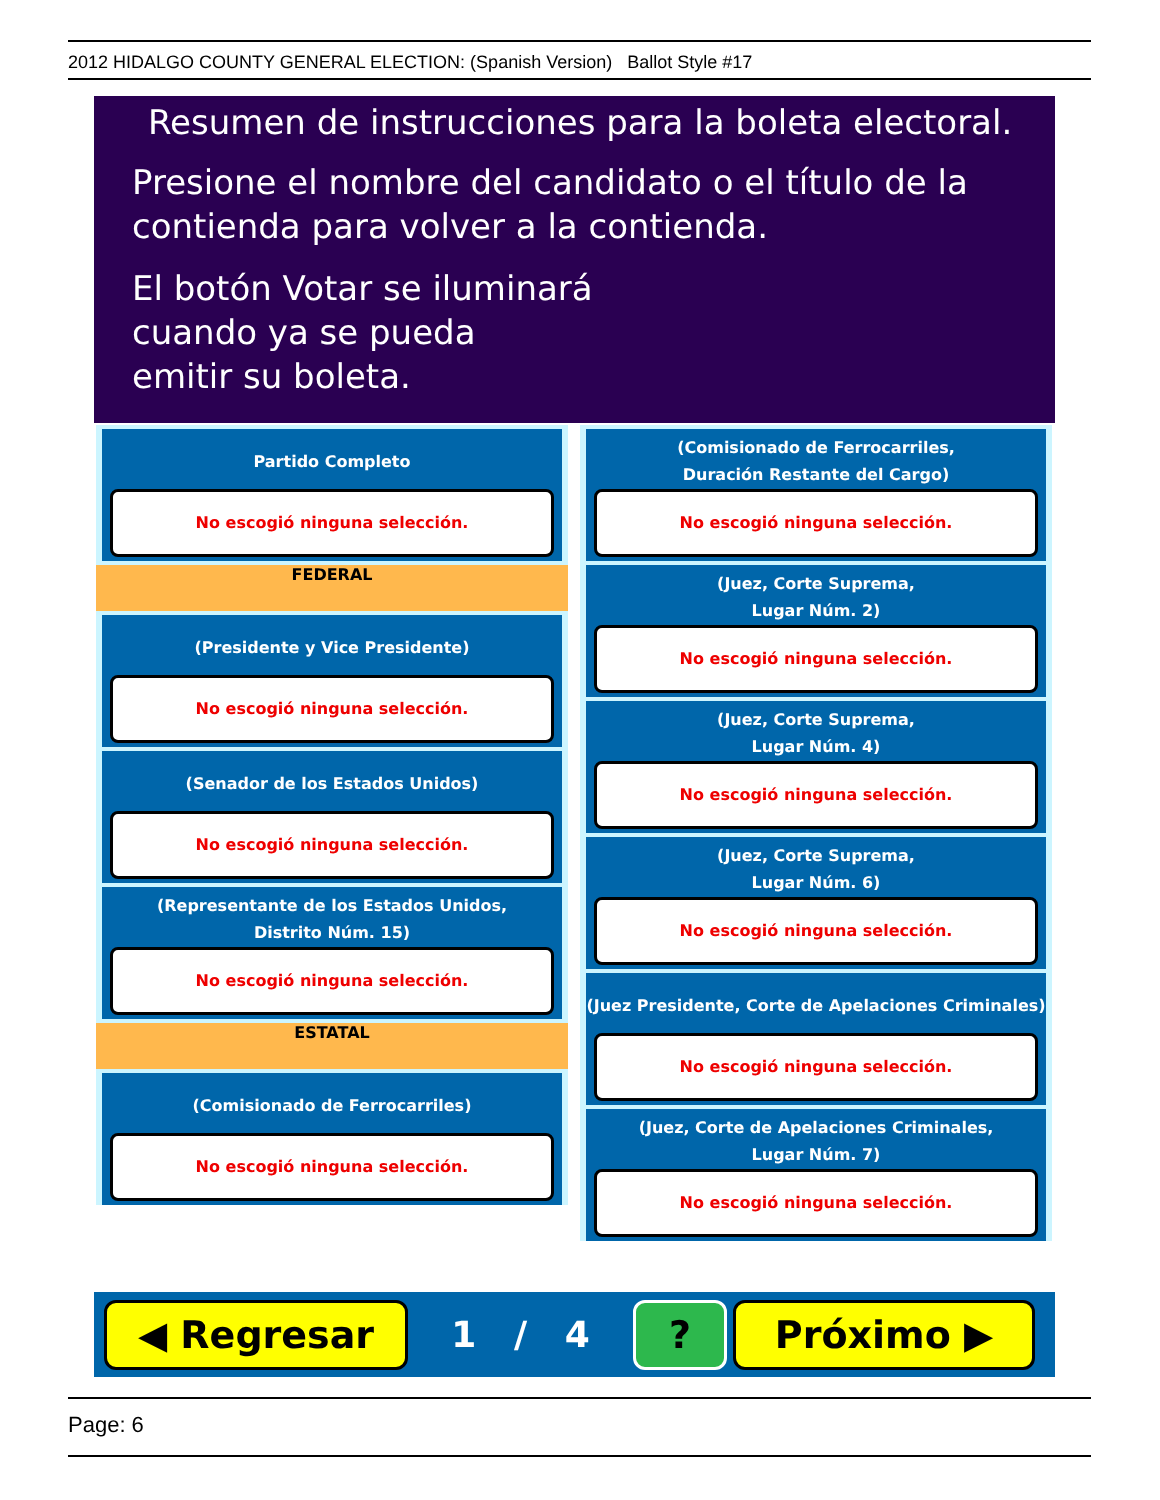2012 HIDALGO COUNTY GENERAL ELECTION: (Spanish Version) Ballot Style #17
Resumen de instrucciones para la boleta electoral.
Presione el nombre del candidato o el título de la
contienda para volver a la contienda.
El botón Votar se iluminará
cuando ya se pueda
emitir su boleta.
Partido Completo
No escogió ninguna selección.
FEDERAL
(Presidente y Vice Presidente)
No escogió ninguna selección.
(Senador de los Estados Unidos)
No escogió ninguna selección.
(Representante de los Estados Unidos,
Distrito Núm. 15)
No escogió ninguna selección.
ESTATAL
(Comisionado de Ferrocarriles)
No escogió ninguna selección.
(Comisionado de Ferrocarriles,
Duración Restante del Cargo)
No escogió ninguna selección.
(Juez, Corte Suprema,
Lugar Núm. 2)
No escogió ninguna selección.
(Juez, Corte Suprema,
Lugar Núm. 4)
No escogió ninguna selección.
(Juez, Corte Suprema,
Lugar Núm. 6)
No escogió ninguna selección.
(Juez Presidente, Corte de Apelaciones Criminales)
No escogió ninguna selección.
(Juez, Corte de Apelaciones Criminales,
Lugar Núm. 7)
No escogió ninguna selección.
◀ Regresar
1 / 4
? Próximo ▶
Page: 6